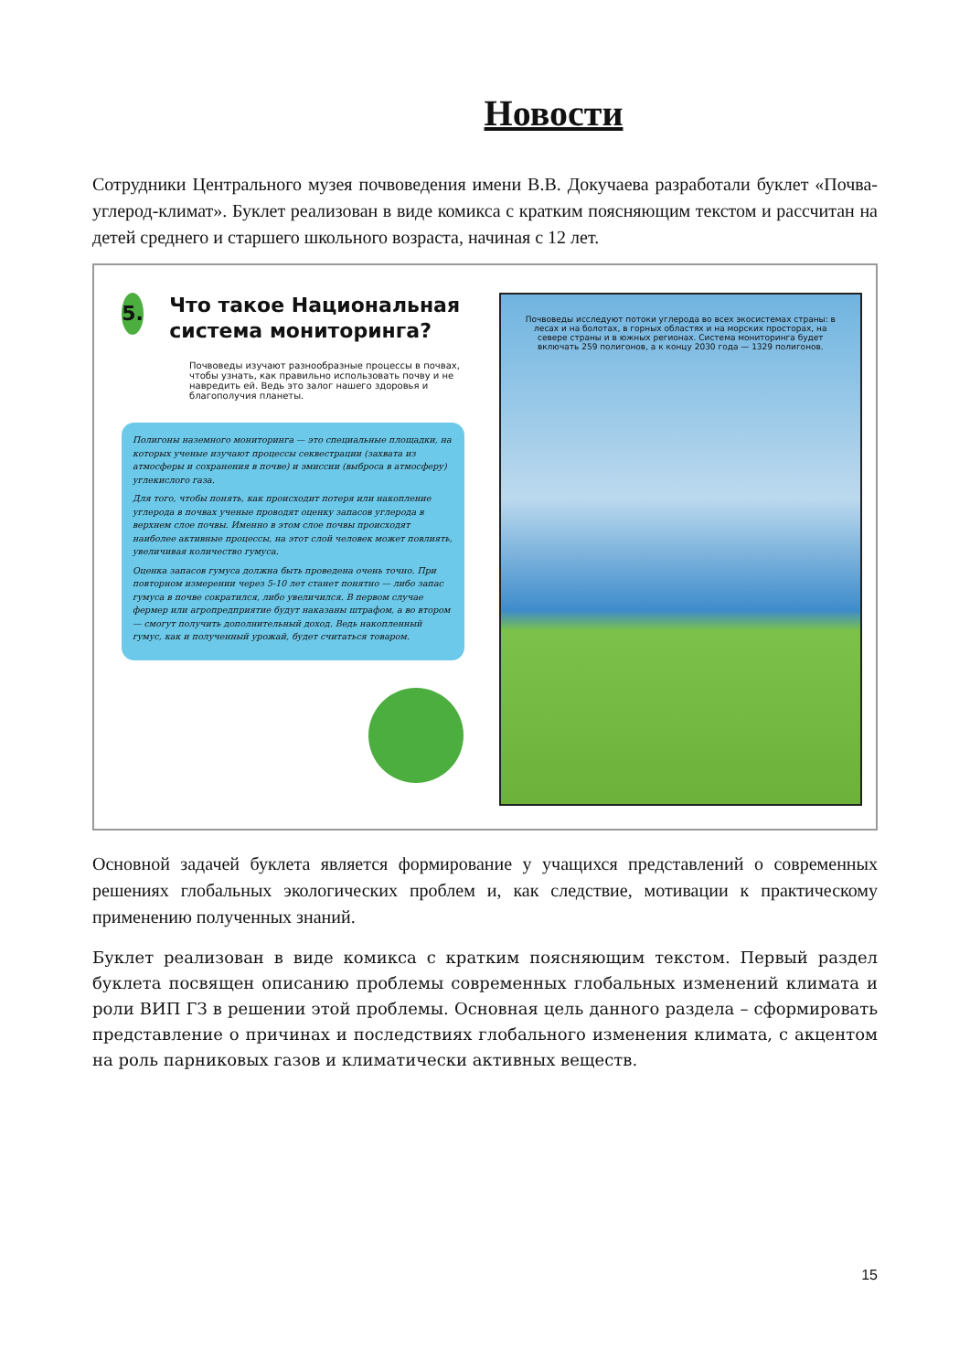Новости
Сотрудники Центрального музея почвоведения имени В.В. Докучаева разработали буклет «Почва-углерод-климат». Буклет реализован в виде комикса с кратким поясняющим текстом и рассчитан на детей среднего и старшего школьного возраста, начиная с 12 лет.
5.
Что такое Национальная система мониторинга?
Почвоведы изучают разнообразные процессы в почвах, чтобы узнать, как правильно использовать почву и не навредить ей. Ведь это залог нашего здоровья и благополучия планеты.
Полигоны наземного мониторинга — это специальные площадки, на которых ученые изучают процессы секвестрации (захвата из атмосферы и сохранения в почве) и эмиссии (выброса в атмосферу) углекислого газа.
Для того, чтобы понять, как происходит потеря или накопление углерода в почвах ученые проводят оценку запасов углерода в верхнем слое почвы. Именно в этом слое почвы происходят наиболее активные процессы, на этот слой человек может повлиять, увеличивая количество гумуса.
Оценка запасов гумуса должна быть проведена очень точно. При повторном измерении через 5-10 лет станет понятно — либо запас гумуса в почве сократился, либо увеличился. В первом случае фермер или агропредприятие будут наказаны штрафом, а во втором — смогут получить дополнительный доход. Ведь накопленный гумус, как и полученный урожай, будет считаться товаром.
Почвоведы исследуют потоки углерода во всех экосистемах страны: в лесах и на болотах, в горных областях и на морских просторах, на севере страны и в южных регионах. Система мониторинга будет включать 259 полигонов, а к концу 2030 года — 1329 полигонов.
Основной задачей буклета является формирование у учащихся представлений о современных решениях глобальных экологических проблем и, как следствие, мотивации к практическому применению полученных знаний.
Буклет реализован в виде комикса с кратким поясняющим текстом. Первый раздел буклета посвящен описанию проблемы современных глобальных изменений климата и роли ВИП ГЗ в решении этой проблемы. Основная цель данного раздела – сформировать представление о причинах и последствиях глобального изменения климата, с акцентом на роль парниковых газов и климатически активных веществ.
15